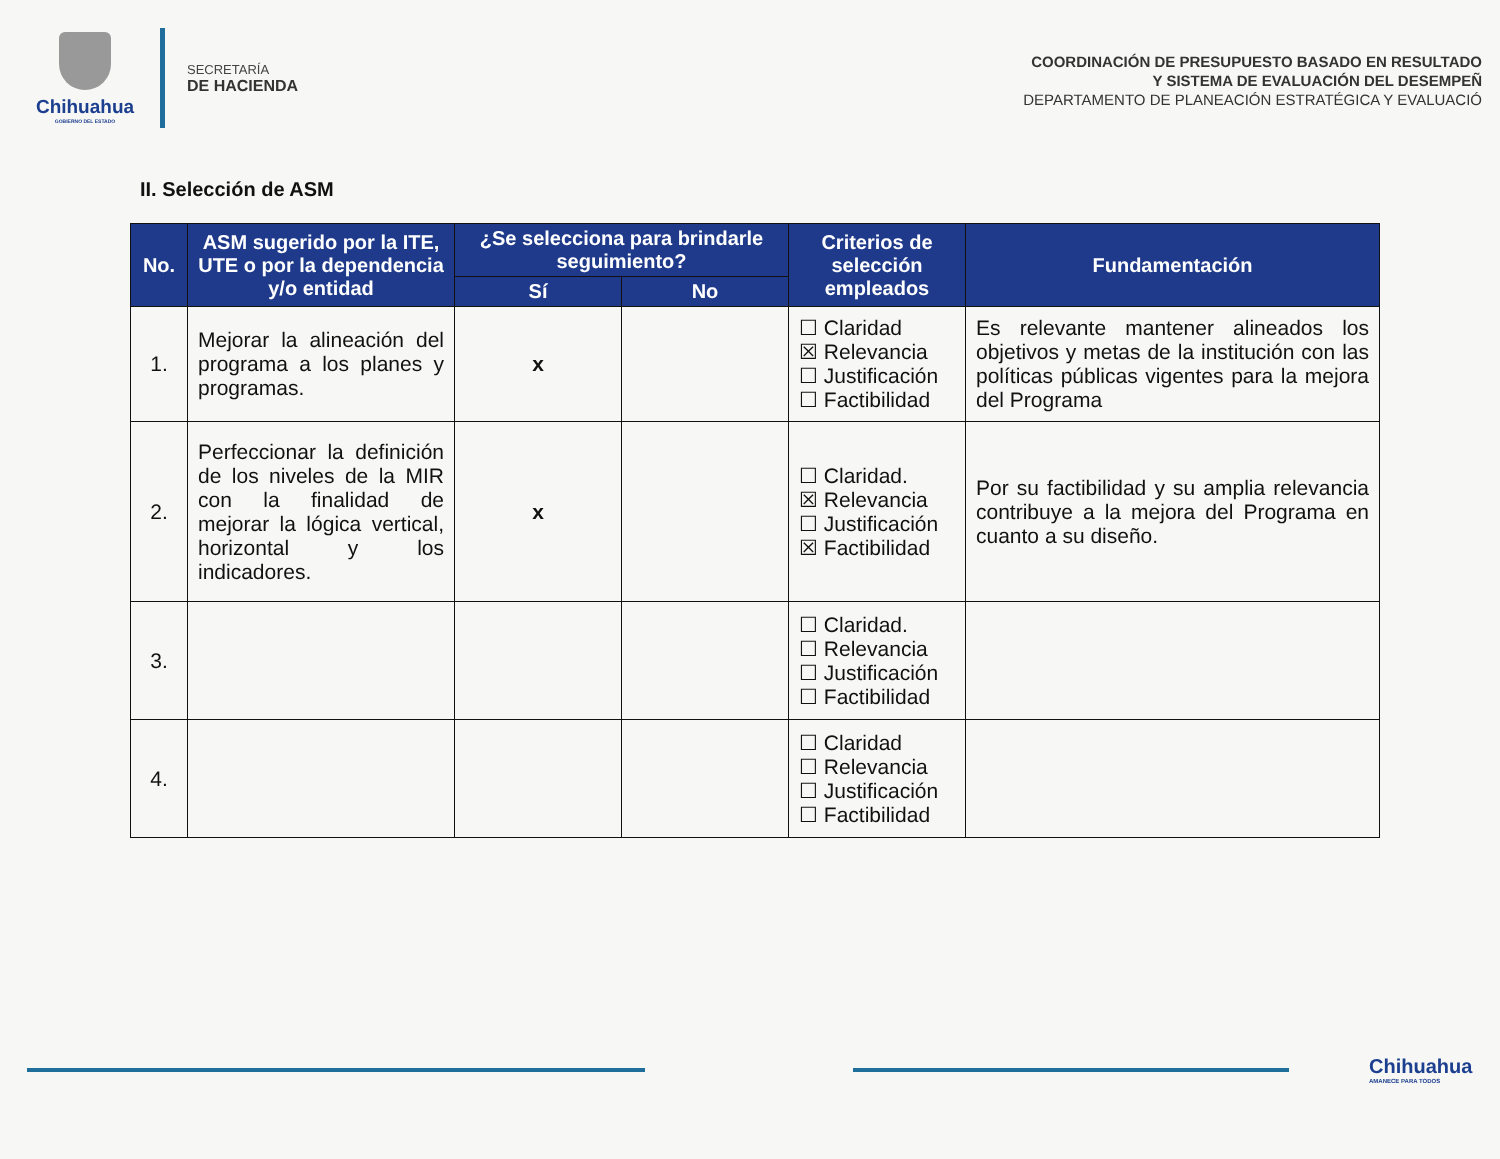Chihuahua
GOBIERNO DEL ESTADO
SECRETARÍA
DE HACIENDA
COORDINACIÓN DE PRESUPUESTO BASADO EN RESULTADO
Y SISTEMA DE EVALUACIÓN DEL DESEMPEÑ
DEPARTAMENTO DE PLANEACIÓN ESTRATÉGICA Y EVALUACIÓ
II. Selección de ASM
| No. | ASM sugerido por la ITE, UTE o por la dependencia y/o entidad | ¿Se selecciona para brindarle seguimiento? | | Criterios de selección empleados | Fundamentación |
| --- | --- | --- | --- | --- | --- |
| | | Sí | No | | |
| 1. | Mejorar la alineación del programa a los planes y programas. | x | | ☐ Claridad ☒ Relevancia ☐ Justificación ☐ Factibilidad | Es relevante mantener alineados los objetivos y metas de la institución con las políticas públicas vigentes para la mejora del Programa |
| 2. | Perfeccionar la definición de los niveles de la MIR con la finalidad de mejorar la lógica vertical, horizontal y los indicadores. | x | | ☐ Claridad. ☒ Relevancia ☐ Justificación ☒ Factibilidad | Por su factibilidad y su amplia relevancia contribuye a la mejora del Programa en cuanto a su diseño. |
| 3. | | | | ☐ Claridad. ☐ Relevancia ☐ Justificación ☐ Factibilidad | |
| 4. | | | | ☐ Claridad ☐ Relevancia ☐ Justificación ☐ Factibilidad | |
Chihuahua
AMANECE PARA TODOS